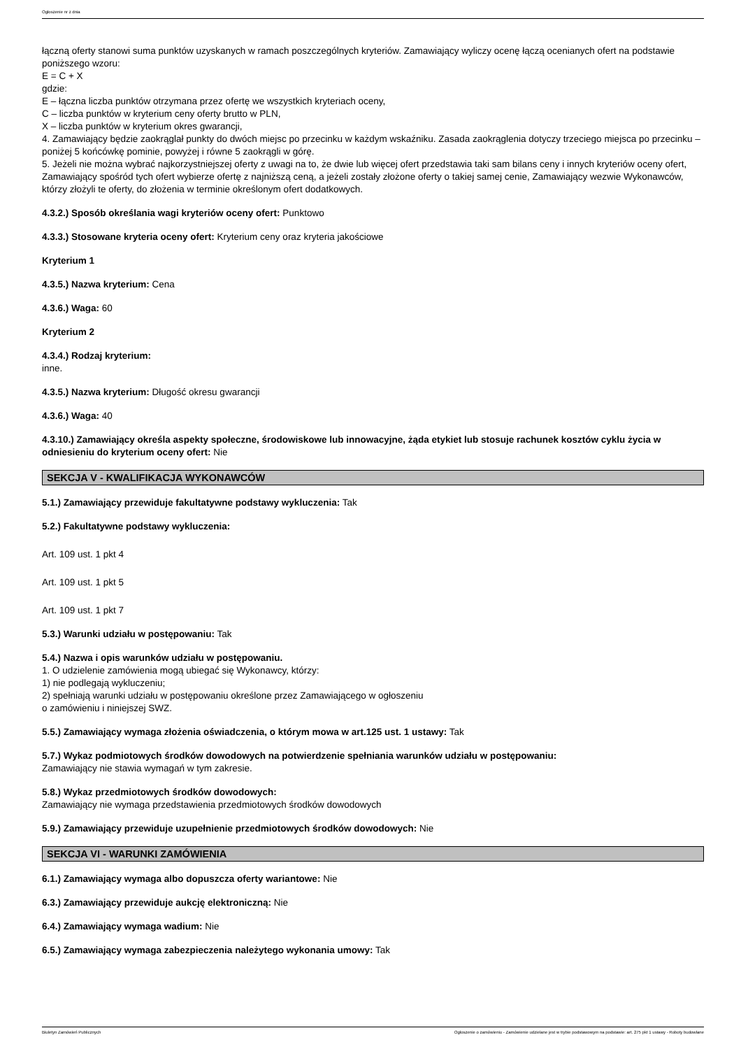Ogłoszenie nr z dnia
łączną oferty stanowi suma punktów uzyskanych w ramach poszczególnych kryteriów. Zamawiający wyliczy ocenę łączą ocenianych ofert na podstawie poniższego wzoru:
E = C + X
gdzie:
E – łączna liczba punktów otrzymana przez ofertę we wszystkich kryteriach oceny,
C – liczba punktów w kryterium ceny oferty brutto w PLN,
X – liczba punktów w kryterium okres gwarancji,
4. Zamawiający będzie zaokrąglał punkty do dwóch miejsc po przecinku w każdym wskaźniku. Zasada zaokrąglenia dotyczy trzeciego miejsca po przecinku – poniżej 5 końcówkę pominie, powyżej i równe 5 zaokrągli w górę.
5. Jeżeli nie można wybrać najkorzystniejszej oferty z uwagi na to, że dwie lub więcej ofert przedstawia taki sam bilans ceny i innych kryteriów oceny ofert, Zamawiający spośród tych ofert wybierze ofertę z najniższą ceną, a jeżeli zostały złożone oferty o takiej samej cenie, Zamawiający wezwie Wykonawców, którzy złożyli te oferty, do złożenia w terminie określonym ofert dodatkowych.
4.3.2.) Sposób określania wagi kryteriów oceny ofert: Punktowo
4.3.3.) Stosowane kryteria oceny ofert: Kryterium ceny oraz kryteria jakościowe
Kryterium 1
4.3.5.) Nazwa kryterium: Cena
4.3.6.) Waga: 60
Kryterium 2
4.3.4.) Rodzaj kryterium:
inne.
4.3.5.) Nazwa kryterium: Długość okresu gwarancji
4.3.6.) Waga: 40
4.3.10.) Zamawiający określa aspekty społeczne, środowiskowe lub innowacyjne, żąda etykiet lub stosuje rachunek kosztów cyklu życia w odniesieniu do kryterium oceny ofert: Nie
SEKCJA V - KWALIFIKACJA WYKONAWCÓW
5.1.) Zamawiający przewiduje fakultatywne podstawy wykluczenia: Tak
5.2.) Fakultatywne podstawy wykluczenia:
Art. 109 ust. 1 pkt 4
Art. 109 ust. 1 pkt 5
Art. 109 ust. 1 pkt 7
5.3.) Warunki udziału w postępowaniu: Tak
5.4.) Nazwa i opis warunków udziału w postępowaniu.
1. O udzielenie zamówienia mogą ubiegać się Wykonawcy, którzy:
1) nie podlegają wykluczeniu;
2) spełniają warunki udziału w postępowaniu określone przez Zamawiającego w ogłoszeniu
o zamówieniu i niniejszej SWZ.
5.5.) Zamawiający wymaga złożenia oświadczenia, o którym mowa w art.125 ust. 1 ustawy: Tak
5.7.) Wykaz podmiotowych środków dowodowych na potwierdzenie spełniania warunków udziału w postępowaniu:
Zamawiający nie stawia wymagań w tym zakresie.
5.8.) Wykaz przedmiotowych środków dowodowych:
Zamawiający nie wymaga przedstawienia przedmiotowych środków dowodowych
5.9.) Zamawiający przewiduje uzupełnienie przedmiotowych środków dowodowych: Nie
SEKCJA VI - WARUNKI ZAMÓWIENIA
6.1.) Zamawiający wymaga albo dopuszcza oferty wariantowe: Nie
6.3.) Zamawiający przewiduje aukcję elektroniczną: Nie
6.4.) Zamawiający wymaga wadium: Nie
6.5.) Zamawiający wymaga zabezpieczenia należytego wykonania umowy: Tak
Biuletyn Zamówień Publicznych Ogłoszenie o zamówieniu - Zamówienie udzielane jest w trybie podstawowym na podstawie: art. 275 pkt 1 ustawy - Roboty budowlane